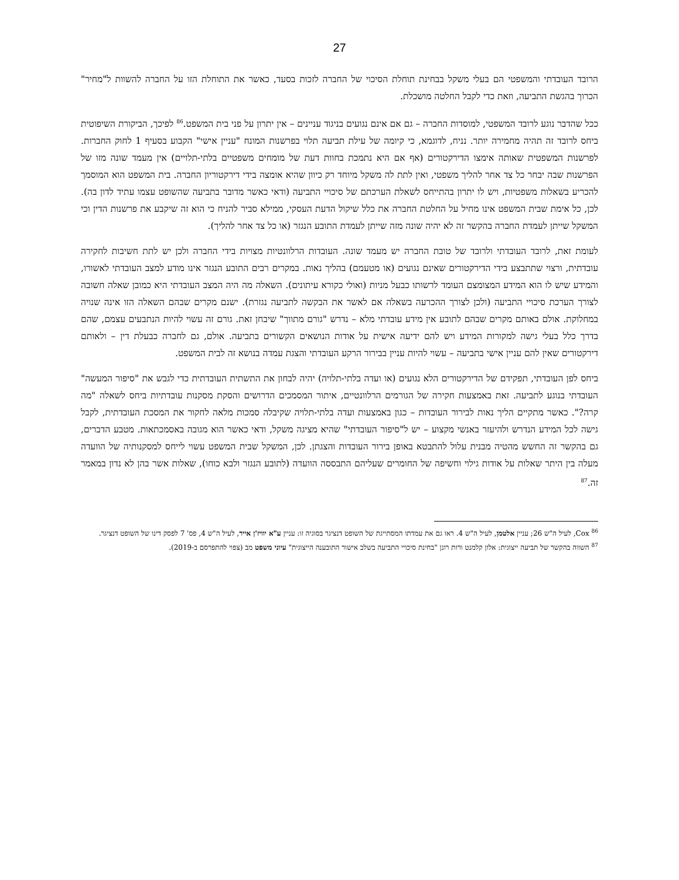27
הרובד העובדתי והמשפטי הם בעלי משקל בבחינת תוחלת הסיכוי של החברה לזכות בסעד, כאשר את התוחלת הזו על החברה להשוות ל"מחיר" הכרוך בהגשת התביעה, וזאת כדי לקבל החלטה מושכלת.
ככל שהדבר נוגע לרובד המשפטי, למוסדות החברה – גם אם אינם נגועים בניגוד עניינים – אין יתרון על פני בית המשפט.<sup>86</sup> לפיכך, הביקורת השיפוטית ביחס לרובד זה תהיה מחמירה יותר. נניח, לדוגמא, כי קיומה של עילת תביעה תלוי בפרשנות המונח "עניין אישי" הקבוע בסעיף 1 לחוק החברות. לפרשנות המשפטית שאותה אימצו הדירקטורים (אף אם היא נתמכת בחוות דעת של מומחים משפטיים בלתי-תלויים) אין מעמד שונה מזו של הפרשנות שבה יבחר כל צד אחר להליך משפטי, ואין לתת לה משקל מיוחד רק כיוון שהיא אומצה בידי דירקטוריון החברה. בית המשפט הוא המוסמך להכריע בשאלות משפטיות, ויש לו יתרון בהתייחס לשאלת הערכתם של סיכויי התביעה (ודאי כאשר מדובר בתביעה שהשופט עצמו עתיד לדון בה). לכן, כל אימת שבית המשפט אינו מחיל על החלטת החברה את כלל שיקול הדעת העסקי, ממילא סביר להניח כי הוא זה שיקבע את פרשנות הדין וכי המשקל שייתן לעמדת החברה בהקשר זה לא יהיה שונה מזה שייתן לעמדת התובע הנגזר (או כל צד אחר להליך).
לעומת זאת, לרובד העובדתי ולרובד של טובת החברה יש מעמד שונה. העובדות הרלוונטיות מצויות בידי החברה ולכן יש לתת חשיבות לחקירה עובדתית, ורצוי שתתבצע בידי הדירקטורים שאינם נגועים (או מטעמם) בהליך נאות. במקרים רבים התובע הנגזר אינו מודע למצב העובדתי לאשורו, והמידע שיש לו הוא המידע המצומצם העומד לרשותו כבעל מניות (ואולי כקורא עיתונים). השאלה מה היה המצב העובדתי היא כמובן שאלה חשובה לצורך הערכת סיכויי התביעה (ולכן לצורך ההכרעה בשאלה אם לאשר את הבקשה לתביעה נגזרת). ישנם מקרים שבהם השאלה הזו אינה שנויה במחלוקת. אולם באותם מקרים שבהם לתובע אין מידע עובדתי מלא – נדרש "גורם מתווך" שיבחן זאת. גורם זה עשוי להיות הנתבעים עצמם, שהם בדרך כלל בעלי גישה למקורות המידע ויש להם ידיעה אישית על אודות הנושאים הקשורים בתביעה. אולם, גם לחברה כבעלת דין – ולאותם דירקטורים שאין להם עניין אישי בתביעה – עשוי להיות עניין בבירור הרקע העובדתי והצגת עמדה בנושא זה לבית המשפט.
ביחס לפן העובדתי, תפקידם של הדירקטורים הלא נגועים (או ועדה בלתי-תלויה) יהיה לבחון את התשתית העובדתית כדי לגבש את "סיפור המעשה" העובדתי בנוגע לתביעה. זאת באמצעות חקירה של הגורמים הרלוונטיים, איתור המסמכים הדרושים והסקת מסקנות עובדתיות ביחס לשאלה "מה קרה?". כאשר מתקיים הליך נאות לבירור העובדות – כגון באמצעות ועדה בלתי-תלויה שקיבלה סמכות מלאה לחקור את המסכת העובדתית, לקבל גישה לכל המידע הנדרש ולהיעזר באנשי מקצוע – יש ל"סיפור העובדתי" שהיא מציגה משקל, ודאי כאשר הוא מגובה באסמכתאות. מטבע הדברים, גם בהקשר זה החשש מהטיה מבנית עלול להתבטא באופן בירור העובדות והצגתן. לכן, המשקל שבית המשפט עשוי לייחס למסקנותיה של הוועדה מעלה בין היתר שאלות על אודות גילוי וחשיפה של החומרים שעליהם התבססה הוועדה (לתובע הנגזר ולבא כוחו), שאלות אשר בהן לא נדון במאמר זה.<sup>87</sup>
<sup>86</sup> Cox, לעיל ה"ש 26; עניין אלטמן, לעיל ה"ש 4. ראו גם את עמדתו המסתייגת של השופט דנציגר בסוגיה זו: עניין ע"א יוויז'ן אייר, לעיל ה"ש 4, פס' 7 לפסק דינו של השופט דנציגר.
<sup>87</sup> השווה בהקשר של תביעה ייצוגית: אלון קלמנט ורות רונן "בחינת סיכויי התביעה בשלב אישור התובענה הייצוגית" עיוני משפט מב (צפוי להתפרסם ב-2019).